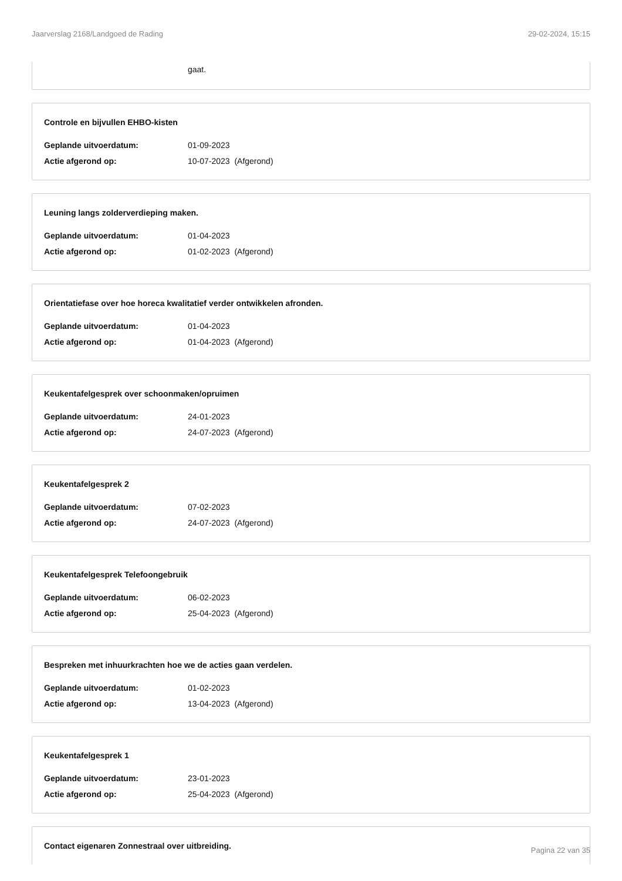Jaarverslag 2168/Landgoed de Rading 29-02-2024, 15:15
gaat.
Controle en bijvullen EHBO-kisten
Geplande uitvoerdatum: 01-09-2023
Actie afgerond op: 10-07-2023 (Afgerond)
Leuning langs zolderverdieping maken.
Geplande uitvoerdatum: 01-04-2023
Actie afgerond op: 01-02-2023 (Afgerond)
Orientatiefase over hoe horeca kwalitatief verder ontwikkelen afronden.
Geplande uitvoerdatum: 01-04-2023
Actie afgerond op: 01-04-2023 (Afgerond)
Keukentafelgesprek over schoonmaken/opruimen
Geplande uitvoerdatum: 24-01-2023
Actie afgerond op: 24-07-2023 (Afgerond)
Keukentafelgesprek 2
Geplande uitvoerdatum: 07-02-2023
Actie afgerond op: 24-07-2023 (Afgerond)
Keukentafelgesprek Telefoongebruik
Geplande uitvoerdatum: 06-02-2023
Actie afgerond op: 25-04-2023 (Afgerond)
Bespreken met inhuurkrachten hoe we de acties gaan verdelen.
Geplande uitvoerdatum: 01-02-2023
Actie afgerond op: 13-04-2023 (Afgerond)
Keukentafelgesprek 1
Geplande uitvoerdatum: 23-01-2023
Actie afgerond op: 25-04-2023 (Afgerond)
Contact eigenaren Zonnestraal over uitbreiding.
Pagina 22 van 35